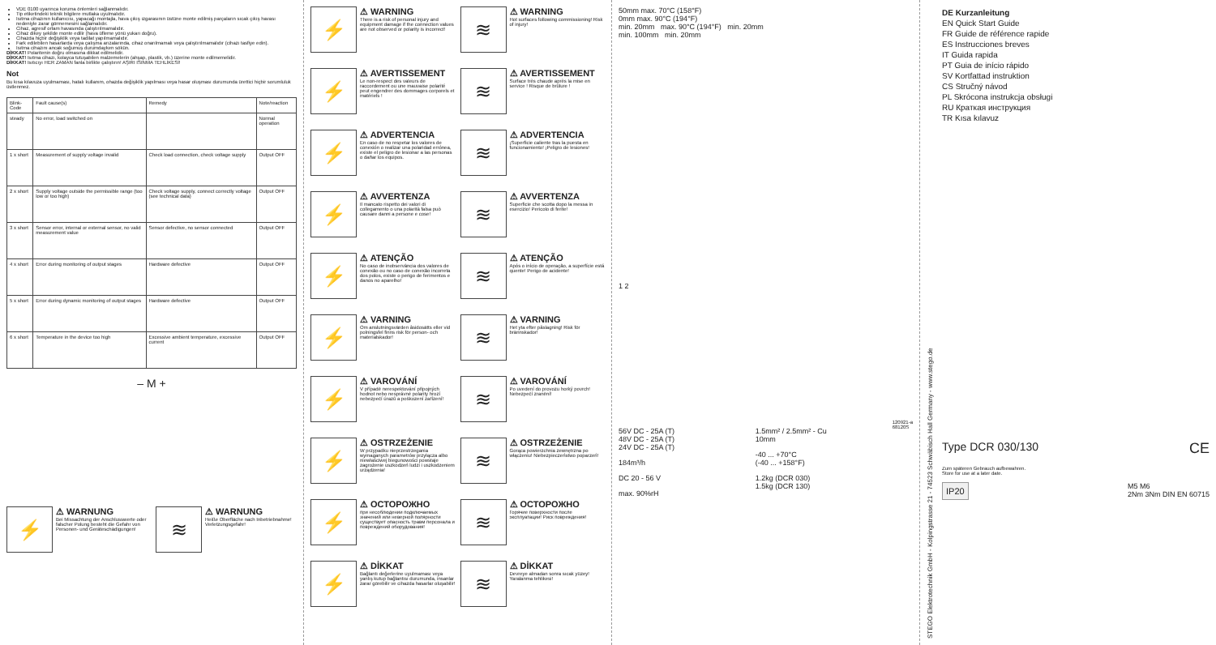VDE 0100 uyarınca koruma önlemleri sağlanmalıdır.
Tip etiketindeki teknik bilgilere mutlaka uyulmalıdır.
Isıtma cihazının kullanıcısı, yapacağı montajla, hava çıkış ızgarasının üstüne monte edilmiş parçaların sıcak çıkış havası nedeniyle zarar görmemesini sağlamalıdır.
Cihaz, agresif ortam havasında çalıştırılmamalıdır.
Cihaz dikey şekilde monte edilir (hava üfleme yönü yukarı doğru).
Cihazda hiçbir değişiklik veya tadilat yapılmamalıdır.
Fark edilebilen hasarlarda veya çalışma arızalarında, cihaz onarılmamalı veya çalıştırılmamalıdır (cihazı tasfiye edin).
Isıtma cihazını ancak soğumuş durumdayken sökün.
DİKKAT! Polaritenin doğru olmasına dikkat edilmelidir.
DİKKAT! Isıtma cihazı, kolayca tutuşabilen malzemelerin (ahşap, plastik, vb.) üzerine monte edilmemelidir.
DİKKAT! Isıtıcıyı HER ZAMAN fanla birlikte çalıştırın! AŞIRI ISINMA TEHLİKESİ!
Not
Bu kısa kılavuza uyulmaması, hatalı kullanım, ohazda değişiklik yapılması veya hasar oluşması durumunda ürettici hiçbir sorumluluk üstlenmez.
| Blink-Code | Fault cause(s) | Remedy | Note/reaction |
| --- | --- | --- | --- |
| steady | No error, load switched on | | Normal operation |
| 1 x short | Measurement of supply voltage invalid | Check load connection, check voltage supply | Output OFF |
| 2 x short | Supply voltage outside the permissible range (too low or too high) | Check voltage supply, connect correctly voltage (see technical data) | Output OFF |
| 3 x short | Sensor error, internal or external sensor, no valid measurement value | Sensor defective, no sensor connected | Output OFF |
| 4 x short | Error during monitoring of output stages | Hardware defective | Output OFF |
| 5 x short | Error during dynamic monitoring of output stages | Hardware defective | Output OFF |
| 6 x short | Temperature in the device too high | Excessive ambient temperature, excessive current | Output OFF |
– M +
⚡
⚠ WARNUNG
Bei Missachtung der Anschlusswerte oder falscher Polung besteht die Gefahr von Personen- und Geräteschädigungen!
≋
⚠ WARNUNG
Heiße Oberfläche nach Inbetriebnahme! Verletzungsgefahr!
⚡
⚠ WARNING
There is a risk of personal injury and equipment damage if the connection values are not observed or polarity is incorrect!
⚡
⚠ AVERTISSEMENT
Le non-respect des valeurs de raccordement ou une mauvaise polarité peut engendrer des dommages corporels et matériels !
⚡
⚠ ADVERTENCIA
En caso de no respetar los valores de conexión o realizar una polaridad errónea, existe el peligro de lesionar a las personas o dañar los equipos.
⚡
⚠ AVVERTENZA
Il mancato rispetto dei valori di collegamento o una polarità falsa può causare danni a persone e cose!
⚡
⚠ ATENÇÃO
No caso de inobservância dos valores de conexão ou no caso de conexão incorreta dos polos, existe o perigo de ferimentos e danos no aparelho!
⚡
⚠ VARNING
Om anslutningsvärden åsidosätts eller vid polningsfel finns risk för person- och materialskador!
⚡
⚠ VAROVÁNÍ
V případě nerespektování připojných hodnot nebo nesprávné polarity hrozí nebezpečí úrazů a poškození zařízení!
⚡
⚠ OSTRZEŻENIE
W przypadku nieprzestrzegania wymaganych parametrów przyłącza albo niewłaściwej biegunowości powstaje zagrożenie uszkodzeń ludzi i uszkodzeniem urządzenia!
⚡
⚠ ОСТОРОЖНО
при несоблюдении подключаемых значений или неверной полярности существует опасность травм персонала и повреждений оборудования!
⚡
⚠ DİKKAT
Bağlantı değerlerine uyulmaması veya yanlış kutup bağlantısı durumunda, insanlar zarar görebilir ve cihazda hasarlar oluşabilir!
≋
⚠ WARNING
Hot surfaces following commissioning! Risk of injury!
≋
⚠ AVERTISSEMENT
Surface très chaude après la mise en service ! Risque de brûlure !
≋
⚠ ADVERTENCIA
¡Superficie caliente tras la puesta en funcionamiento! ¡Peligro de lesiones!
≋
⚠ AVVERTENZA
Superficie che scotta dopo la messa in esercizio! Pericolo di ferite!
≋
⚠ ATENÇÃO
Após o início de operação, a superfície está quente! Perigo de acidente!
≋
⚠ VARNING
Het yta efter på­slagning! Risk för brännskador!
≋
⚠ VAROVÁNÍ
Po uvedení do provozu horký povrch! Nebezpečí zranění!
≋
⚠ OSTRZEŻENIE
Gorąca powierzchnia zewnętrzna po włączeniu! Niebezpieczeństwo poparzeń!
≋
⚠ ОСТОРОЖНО
Горячие поверхности после эксплуатации! Риск повреждения!
≋
⚠ DİKKAT
Devreye almadan sonra sıcak yüzey! Yaralanma tehlikesi!
50mm max. 70°C (158°F)
0mm max. 90°C (194°F)
min. 20mm max. 90°C (194°F) min. 20mm
min. 100mm min. 20mm
1 2
56V DC - 25A (T)
48V DC - 25A (T)
24V DC - 25A (T)
184m³/h
DC 20 - 56 V
max. 90%rH
1.5mm² / 2.5mm² - Cu
10mm
-40 ... +70°C
(-40 ... +158°F)
1.2kg (DCR 030)
1.5kg (DCR 130)
120921-a
68120S
STEGO Elektrotechnik GmbH - Kolpingstrasse 21 - 74523 Schwäbisch Hall Germany - www.stego.de
DE Kurzanleitung
EN Quick Start Guide
FR Guide de référence rapide
ES Instrucciones breves
IT Guida rapida
PT Guia de início rápido
SV Kortfattad instruktion
CS Stručný návod
PL Skrócona instrukcja obsługi
RU Краткая инструкция
TR Kısa kılavuz
Type DCR 030/130 CE
Zum späteren Gebrauch aufbewahren.
Store for use at a later date.
IP20 M5 M6
2Nm 3Nm DIN EN 60715